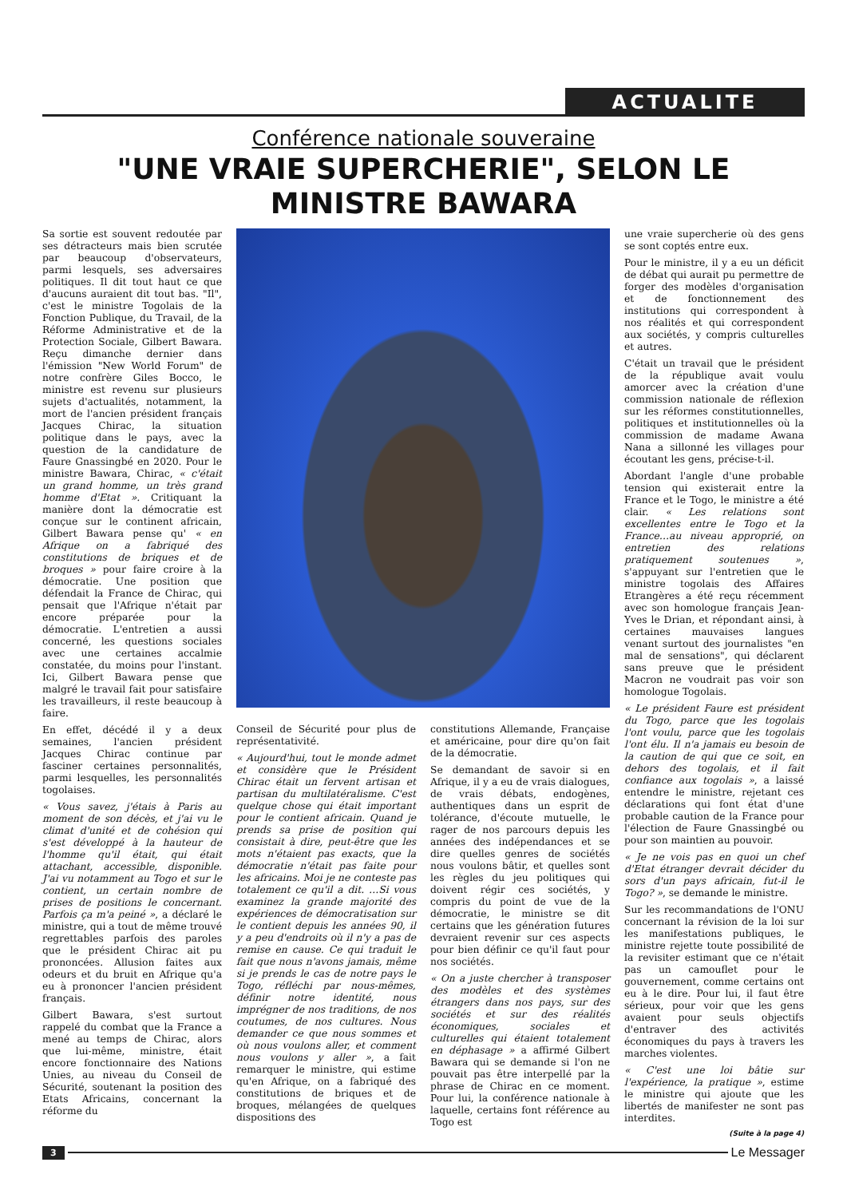ACTUALITE
Conférence nationale souveraine
"UNE VRAIE SUPERCHERIE", SELON LE MINISTRE BAWARA
Sa sortie est souvent redoutée par ses détracteurs mais bien scrutée par beaucoup d'observateurs, parmi lesquels, ses adversaires politiques. Il dit tout haut ce que d'aucuns auraient dit tout bas. "Il", c'est le ministre Togolais de la Fonction Publique, du Travail, de la Réforme Administrative et de la Protection Sociale, Gilbert Bawara. Reçu dimanche dernier dans l'émission "New World Forum" de notre confrère Giles Bocco, le ministre est revenu sur plusieurs sujets d'actualités, notamment, la mort de l'ancien président français Jacques Chirac, la situation politique dans le pays, avec la question de la candidature de Faure Gnassingbé en 2020. Pour le ministre Bawara, Chirac, « c'était un grand homme, un très grand homme d'Etat ». Critiquant la manière dont la démocratie est conçue sur le continent africain, Gilbert Bawara pense qu' « en Afrique on a fabriqué des constitutions de briques et de broques » pour faire croire à la démocratie. Une position que défendait la France de Chirac, qui pensait que l'Afrique n'était par encore préparée pour la démocratie. L'entretien a aussi concerné, les questions sociales avec une certaines accalmie constatée, du moins pour l'instant. Ici, Gilbert Bawara pense que malgré le travail fait pour satisfaire les travailleurs, il reste beaucoup à faire.
En effet, décédé il y a deux semaines, l'ancien président Jacques Chirac continue par fasciner certaines personnalités, parmi lesquelles, les personnalités togolaises.
« Vous savez, j'étais à Paris au moment de son décès, et j'ai vu le climat d'unité et de cohésion qui s'est développé à la hauteur de l'homme qu'il était, qui était attachant, accessible, disponible. J'ai vu notamment au Togo et sur le contient, un certain nombre de prises de positions le concernant. Parfois ça m'a peiné », a déclaré le ministre, qui a tout de même trouvé regrettables parfois des paroles que le président Chirac ait pu prononcées. Allusion faites aux odeurs et du bruit en Afrique qu'a eu à prononcer l'ancien président français.
Gilbert Bawara, s'est surtout rappelé du combat que la France a mené au temps de Chirac, alors que lui-même, ministre, était encore fonctionnaire des Nations Unies, au niveau du Conseil de Sécurité, soutenant la position des Etats Africains, concernant la réforme du
Conseil de Sécurité pour plus de représentativité.
« Aujourd'hui, tout le monde admet et considère que le Président Chirac était un fervent artisan et partisan du multilatéralisme. C'est quelque chose qui était important pour le contient africain. Quand je prends sa prise de position qui consistait à dire, peut-être que les mots n'étaient pas exacts, que la démocratie n'était pas faite pour les africains. Moi je ne conteste pas totalement ce qu'il a dit. …Si vous examinez la grande majorité des expériences de démocratisation sur le contient depuis les années 90, il y a peu d'endroits où il n'y a pas de remise en cause. Ce qui traduit le fait que nous n'avons jamais, même si je prends le cas de notre pays le Togo, réfléchi par nous-mêmes, définir notre identité, nous imprégner de nos traditions, de nos coutumes, de nos cultures. Nous demander ce que nous sommes et où nous voulons aller, et comment nous voulons y aller », a fait remarquer le ministre, qui estime qu'en Afrique, on a fabriqué des constitutions de briques et de broques, mélangées de quelques dispositions des
constitutions Allemande, Française et américaine, pour dire qu'on fait de la démocratie.
Se demandant de savoir si en Afrique, il y a eu de vrais dialogues, de vrais débats, endogènes, authentiques dans un esprit de tolérance, d'écoute mutuelle, le rager de nos parcours depuis les années des indépendances et se dire quelles genres de sociétés nous voulons bâtir, et quelles sont les règles du jeu politiques qui doivent régir ces sociétés, y compris du point de vue de la démocratie, le ministre se dit certains que les génération futures devraient revenir sur ces aspects pour bien définir ce qu'il faut pour nos sociétés.
« On a juste chercher à transposer des modèles et des systèmes étrangers dans nos pays, sur des sociétés et sur des réalités économiques, sociales et culturelles qui étaient totalement en déphasage » a affirmé Gilbert Bawara qui se demande si l'on ne pouvait pas être interpellé par la phrase de Chirac en ce moment. Pour lui, la conférence nationale à laquelle, certains font référence au Togo est
une vraie supercherie où des gens se sont coptés entre eux.
Pour le ministre, il y a eu un déficit de débat qui aurait pu permettre de forger des modèles d'organisation et de fonctionnement des institutions qui correspondent à nos réalités et qui correspondent aux sociétés, y compris culturelles et autres.
C'était un travail que le président de la république avait voulu amorcer avec la création d'une commission nationale de réflexion sur les réformes constitutionnelles, politiques et institutionnelles où la commission de madame Awana Nana a sillonné les villages pour écoutant les gens, précise-t-il.
Abordant l'angle d'une probable tension qui existerait entre la France et le Togo, le ministre a été clair. « Les relations sont excellentes entre le Togo et la France…au niveau approprié, on entretien des relations pratiquement soutenues », s'appuyant sur l'entretien que le ministre togolais des Affaires Etrangères a été reçu récemment avec son homologue français Jean-Yves le Drian, et répondant ainsi, à certaines mauvaises langues venant surtout des journalistes "en mal de sensations", qui déclarent sans preuve que le président Macron ne voudrait pas voir son homologue Togolais.
« Le président Faure est président du Togo, parce que les togolais l'ont voulu, parce que les togolais l'ont élu. Il n'a jamais eu besoin de la caution de qui que ce soit, en dehors des togolais, et il fait confiance aux togolais », a laissé entendre le ministre, rejetant ces déclarations qui font état d'une probable caution de la France pour l'élection de Faure Gnassingbé ou pour son maintien au pouvoir.
« Je ne vois pas en quoi un chef d'Etat étranger devrait décider du sors d'un pays africain, fut-il le Togo? », se demande le ministre.
Sur les recommandations de l'ONU concernant la révision de la loi sur les manifestations publiques, le ministre rejette toute possibilité de la revisiter estimant que ce n'était pas un camouflet pour le gouvernement, comme certains ont eu à le dire. Pour lui, il faut être sérieux, pour voir que les gens avaient pour seuls objectifs d'entraver des activités économiques du pays à travers les marches violentes.
« C'est une loi bâtie sur l'expérience, la pratique », estime le ministre qui ajoute que les libertés de manifester ne sont pas interdites.
(Suite à la page 4)
3 Le Messager